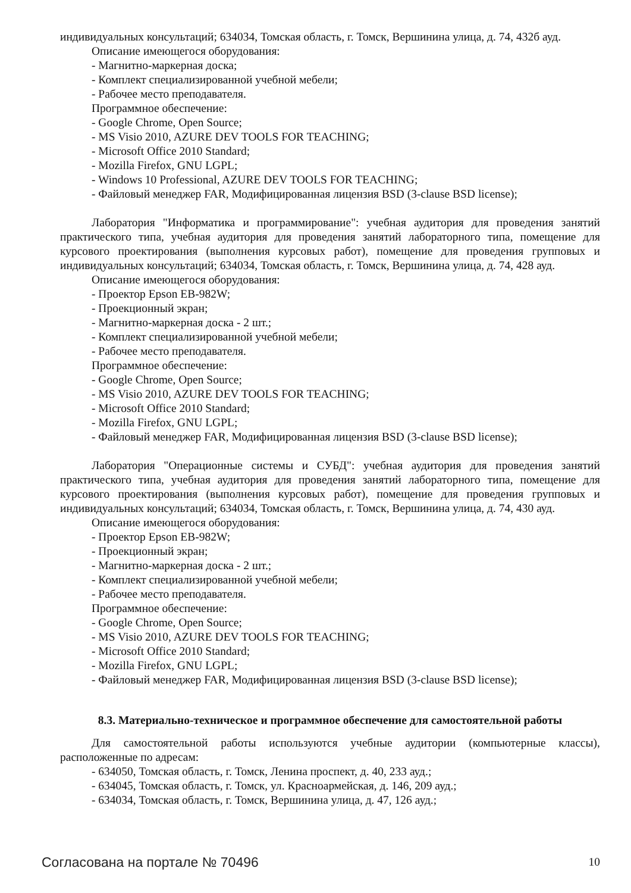индивидуальных консультаций; 634034, Томская область, г. Томск, Вершинина улица, д. 74, 432б ауд.
Описание имеющегося оборудования:
- Магнитно-маркерная доска;
- Комплект специализированной учебной мебели;
- Рабочее место преподавателя.
Программное обеспечение:
- Google Chrome, Open Source;
- MS Visio 2010, AZURE DEV TOOLS FOR TEACHING;
- Microsoft Office 2010 Standard;
- Mozilla Firefox, GNU LGPL;
- Windows 10 Professional, AZURE DEV TOOLS FOR TEACHING;
- Файловый менеджер FAR, Модифицированная лицензия BSD (3-clause BSD license);
Лаборатория "Информатика и программирование": учебная аудитория для проведения занятий практического типа, учебная аудитория для проведения занятий лабораторного типа, помещение для курсового проектирования (выполнения курсовых работ), помещение для проведения групповых и индивидуальных консультаций; 634034, Томская область, г. Томск, Вершинина улица, д. 74, 428 ауд.
Описание имеющегося оборудования:
- Проектор Epson EB-982W;
- Проекционный экран;
- Магнитно-маркерная доска - 2 шт.;
- Комплект специализированной учебной мебели;
- Рабочее место преподавателя.
Программное обеспечение:
- Google Chrome, Open Source;
- MS Visio 2010, AZURE DEV TOOLS FOR TEACHING;
- Microsoft Office 2010 Standard;
- Mozilla Firefox, GNU LGPL;
- Файловый менеджер FAR, Модифицированная лицензия BSD (3-clause BSD license);
Лаборатория "Операционные системы и СУБД": учебная аудитория для проведения занятий практического типа, учебная аудитория для проведения занятий лабораторного типа, помещение для курсового проектирования (выполнения курсовых работ), помещение для проведения групповых и индивидуальных консультаций; 634034, Томская область, г. Томск, Вершинина улица, д. 74, 430 ауд.
Описание имеющегося оборудования:
- Проектор Epson EB-982W;
- Проекционный экран;
- Магнитно-маркерная доска - 2 шт.;
- Комплект специализированной учебной мебели;
- Рабочее место преподавателя.
Программное обеспечение:
- Google Chrome, Open Source;
- MS Visio 2010, AZURE DEV TOOLS FOR TEACHING;
- Microsoft Office 2010 Standard;
- Mozilla Firefox, GNU LGPL;
- Файловый менеджер FAR, Модифицированная лицензия BSD (3-clause BSD license);
8.3. Материально-техническое и программное обеспечение для самостоятельной работы
Для самостоятельной работы используются учебные аудитории (компьютерные классы), расположенные по адресам:
- 634050, Томская область, г. Томск, Ленина проспект, д. 40, 233 ауд.;
- 634045, Томская область, г. Томск, ул. Красноармейская, д. 146, 209 ауд.;
- 634034, Томская область, г. Томск, Вершинина улица, д. 47, 126 ауд.;
Согласована на портале № 70496 10